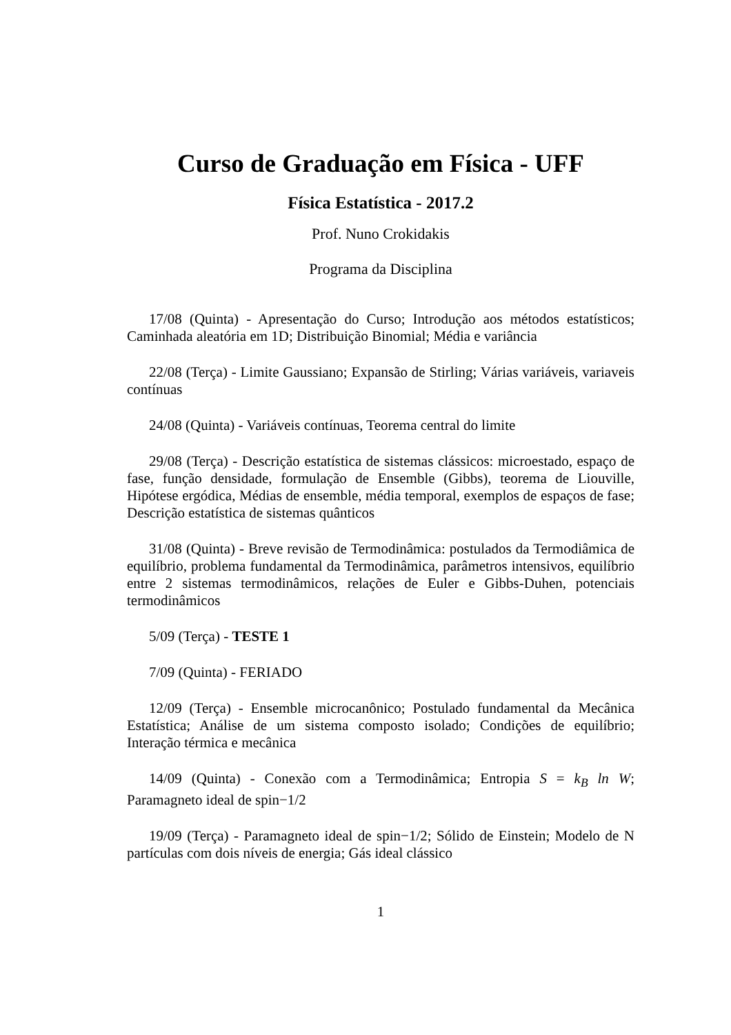Curso de Graduação em Física - UFF
Física Estatística - 2017.2
Prof. Nuno Crokidakis
Programa da Disciplina
17/08 (Quinta) - Apresentação do Curso; Introdução aos métodos estatísticos; Caminhada aleatória em 1D; Distribuição Binomial; Média e variância
22/08 (Terça) - Limite Gaussiano; Expansão de Stirling; Várias variáveis, variaveis contínuas
24/08 (Quinta) - Variáveis contínuas, Teorema central do limite
29/08 (Terça) - Descrição estatística de sistemas clássicos: microestado, espaço de fase, função densidade, formulação de Ensemble (Gibbs), teorema de Liouville, Hipótese ergódica, Médias de ensemble, média temporal, exemplos de espaços de fase; Descrição estatística de sistemas quânticos
31/08 (Quinta) - Breve revisão de Termodinâmica: postulados da Termodiâmica de equilíbrio, problema fundamental da Termodinâmica, parâmetros intensivos, equilíbrio entre 2 sistemas termodinâmicos, relações de Euler e Gibbs-Duhen, potenciais termodinâmicos
5/09 (Terça) - TESTE 1
7/09 (Quinta) - FERIADO
12/09 (Terça) - Ensemble microcanônico; Postulado fundamental da Mecânica Estatística; Análise de um sistema composto isolado; Condições de equilíbrio; Interação térmica e mecânica
14/09 (Quinta) - Conexão com a Termodinâmica; Entropia S = k<sub>B</sub> ln W; Paramagneto ideal de spin−1/2
19/09 (Terça) - Paramagneto ideal de spin−1/2; Sólido de Einstein; Modelo de N partículas com dois níveis de energia; Gás ideal clássico
1